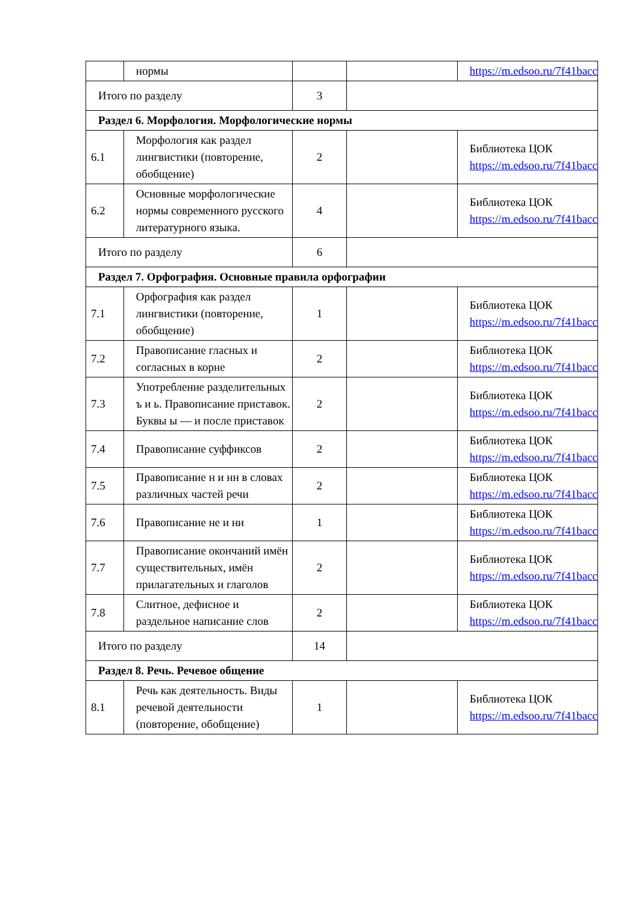| | нормы | | | https://m.edsoo.ru/7f41bacc |
| Итого по разделу | | 3 | | |
| Раздел 6. Морфология. Морфологические нормы | | | | |
| 6.1 | Морфология как раздел лингвистики (повторение, обобщение) | 2 | | Библиотека ЦОК https://m.edsoo.ru/7f41bacc |
| 6.2 | Основные морфологические нормы современного русского литературного языка. | 4 | | Библиотека ЦОК https://m.edsoo.ru/7f41bacc |
| Итого по разделу | | 6 | | |
| Раздел 7. Орфография. Основные правила орфографии | | | | |
| 7.1 | Орфография как раздел лингвистики (повторение, обобщение) | 1 | | Библиотека ЦОК https://m.edsoo.ru/7f41bacc |
| 7.2 | Правописание гласных и согласных в корне | 2 | | Библиотека ЦОК https://m.edsoo.ru/7f41bacc |
| 7.3 | Употребление разделительных ъ и ь. Правописание приставок. Буквы ы — и после приставок | 2 | | Библиотека ЦОК https://m.edsoo.ru/7f41bacc |
| 7.4 | Правописание суффиксов | 2 | | Библиотека ЦОК https://m.edsoo.ru/7f41bacc |
| 7.5 | Правописание н и нн в словах различных частей речи | 2 | | Библиотека ЦОК https://m.edsoo.ru/7f41bacc |
| 7.6 | Правописание не и ни | 1 | | Библиотека ЦОК https://m.edsoo.ru/7f41bacc |
| 7.7 | Правописание окончаний имён существительных, имён прилагательных и глаголов | 2 | | Библиотека ЦОК https://m.edsoo.ru/7f41bacc |
| 7.8 | Слитное, дефисное и раздельное написание слов | 2 | | Библиотека ЦОК https://m.edsoo.ru/7f41bacc |
| Итого по разделу | | 14 | | |
| Раздел 8. Речь. Речевое общение | | | | |
| 8.1 | Речь как деятельность. Виды речевой деятельности (повторение, обобщение) | 1 | | Библиотека ЦОК https://m.edsoo.ru/7f41bacc |